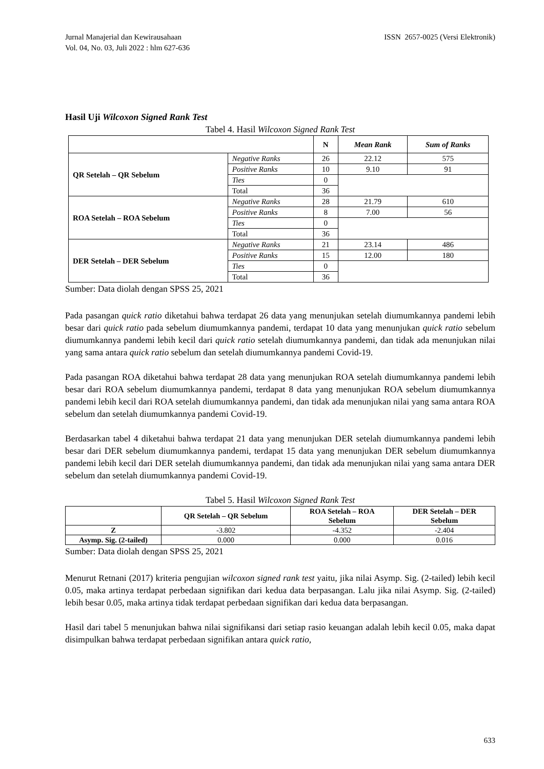Jurnal Manajerial dan Kewirausahaan
Vol. 04, No. 03, Juli 2022 : hlm 627-636
ISSN 2657-0025 (Versi Elektronik)
Hasil Uji Wilcoxon Signed Rank Test
Tabel 4. Hasil Wilcoxon Signed Rank Test
| | | N | Mean Rank | Sum of Ranks |
| --- | --- | --- | --- | --- |
| QR Setelah – QR Sebelum | Negative Ranks | 26 | 22.12 | 575 |
| | Positive Ranks | 10 | 9.10 | 91 |
| | Ties | 0 | | |
| | Total | 36 | | |
| ROA Setelah – ROA Sebelum | Negative Ranks | 28 | 21.79 | 610 |
| | Positive Ranks | 8 | 7.00 | 56 |
| | Ties | 0 | | |
| | Total | 36 | | |
| DER Setelah – DER Sebelum | Negative Ranks | 21 | 23.14 | 486 |
| | Positive Ranks | 15 | 12.00 | 180 |
| | Ties | 0 | | |
| | Total | 36 | | |
Sumber: Data diolah dengan SPSS 25, 2021
Pada pasangan quick ratio diketahui bahwa terdapat 26 data yang menunjukan setelah diumumkannya pandemi lebih besar dari quick ratio pada sebelum diumumkannya pandemi, terdapat 10 data yang menunjukan quick ratio sebelum diumumkannya pandemi lebih kecil dari quick ratio setelah diumumkannya pandemi, dan tidak ada menunjukan nilai yang sama antara quick ratio sebelum dan setelah diumumkannya pandemi Covid-19.
Pada pasangan ROA diketahui bahwa terdapat 28 data yang menunjukan ROA setelah diumumkannya pandemi lebih besar dari ROA sebelum diumumkannya pandemi, terdapat 8 data yang menunjukan ROA sebelum diumumkannya pandemi lebih kecil dari ROA setelah diumumkannya pandemi, dan tidak ada menunjukan nilai yang sama antara ROA sebelum dan setelah diumumkannya pandemi Covid-19.
Berdasarkan tabel 4 diketahui bahwa terdapat 21 data yang menunjukan DER setelah diumumkannya pandemi lebih besar dari DER sebelum diumumkannya pandemi, terdapat 15 data yang menunjukan DER sebelum diumumkannya pandemi lebih kecil dari DER setelah diumumkannya pandemi, dan tidak ada menunjukan nilai yang sama antara DER sebelum dan setelah diumumkannya pandemi Covid-19.
Tabel 5. Hasil Wilcoxon Signed Rank Test
| | QR Setelah – QR Sebelum | ROA Setelah – ROA Sebelum | DER Setelah – DER Sebelum |
| --- | --- | --- | --- |
| Z | -3.802 | -4.352 | -2.404 |
| Asymp. Sig. (2-tailed) | 0.000 | 0.000 | 0.016 |
Sumber: Data diolah dengan SPSS 25, 2021
Menurut Retnani (2017) kriteria pengujian wilcoxon signed rank test yaitu, jika nilai Asymp. Sig. (2-tailed) lebih kecil 0.05, maka artinya terdapat perbedaan signifikan dari kedua data berpasangan. Lalu jika nilai Asymp. Sig. (2-tailed) lebih besar 0.05, maka artinya tidak terdapat perbedaan signifikan dari kedua data berpasangan.
Hasil dari tabel 5 menunjukan bahwa nilai signifikansi dari setiap rasio keuangan adalah lebih kecil 0.05, maka dapat disimpulkan bahwa terdapat perbedaan signifikan antara quick ratio,
633